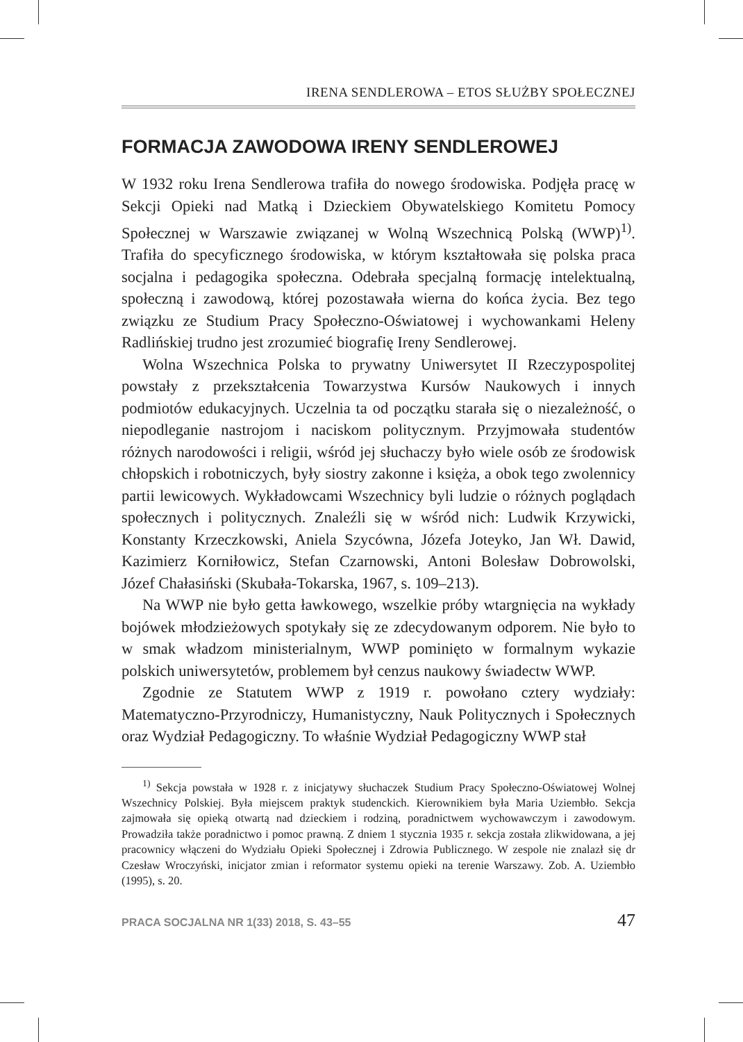IRENA SENDLEROWA – ETOS SŁUŻBY SPOŁECZNEJ
FORMACJA ZAWODOWA IRENY SENDLEROWEJ
W 1932 roku Irena Sendlerowa trafiła do nowego środowiska. Podjęła pracę w Sekcji Opieki nad Matką i Dzieckiem Obywatelskiego Komitetu Pomocy Społecznej w Warszawie związanej w Wolną Wszechnicą Polską (WWP)<sup>1)</sup>. Trafiła do specyficznego środowiska, w którym kształtowała się polska praca socjalna i pedagogika społeczna. Odebrała specjalną formację intelektualną, społeczną i zawodową, której pozostawała wierna do końca życia. Bez tego związku ze Studium Pracy Społeczno-Oświatowej i wychowankami Heleny Radlińskiej trudno jest zrozumieć biografię Ireny Sendlerowej.
Wolna Wszechnica Polska to prywatny Uniwersytet II Rzeczypospolitej powstały z przekształcenia Towarzystwa Kursów Naukowych i innych podmiotów edukacyjnych. Uczelnia ta od początku starała się o niezależność, o niepodleganie nastrojom i naciskom politycznym. Przyjmowała studentów różnych narodowości i religii, wśród jej słuchaczy było wiele osób ze środowisk chłopskich i robotniczych, były siostry zakonne i księża, a obok tego zwolennicy partii lewicowych. Wykładowcami Wszechnicy byli ludzie o różnych poglądach społecznych i politycznych. Znaleźli się w wśród nich: Ludwik Krzywicki, Konstanty Krzeczkowski, Aniela Szycówna, Józefa Joteyko, Jan Wł. Dawid, Kazimierz Korniłowicz, Stefan Czarnowski, Antoni Bolesław Dobrowolski, Józef Chałasiński (Skubała-Tokarska, 1967, s. 109–213).
Na WWP nie było getta ławkowego, wszelkie próby wtargnięcia na wykłady bojówek młodzieżowych spotykały się ze zdecydowanym odporem. Nie było to w smak władzom ministerialnym, WWP pominięto w formalnym wykazie polskich uniwersytetów, problemem był cenzus naukowy świadectw WWP.
Zgodnie ze Statutem WWP z 1919 r. powołano cztery wydziały: Matematyczno-Przyrodniczy, Humanistyczny, Nauk Politycznych i Społecznych oraz Wydział Pedagogiczny. To właśnie Wydział Pedagogiczny WWP stał
<sup>1)</sup> Sekcja powstała w 1928 r. z inicjatywy słuchaczek Studium Pracy Społeczno-Oświatowej Wolnej Wszechnicy Polskiej. Była miejscem praktyk studenckich. Kierownikiem była Maria Uziembło. Sekcja zajmowała się opieką otwartą nad dzieckiem i rodziną, poradnictwem wychowawczym i zawodowym. Prowadziła także poradnictwo i pomoc prawną. Z dniem 1 stycznia 1935 r. sekcja została zlikwidowana, a jej pracownicy włączeni do Wydziału Opieki Społecznej i Zdrowia Publicznego. W zespole nie znalazł się dr Czesław Wroczyński, inicjator zmian i reformator systemu opieki na terenie Warszawy. Zob. A. Uziembło (1995), s. 20.
PRACA SOCJALNA NR 1(33) 2018, S. 43–55 47